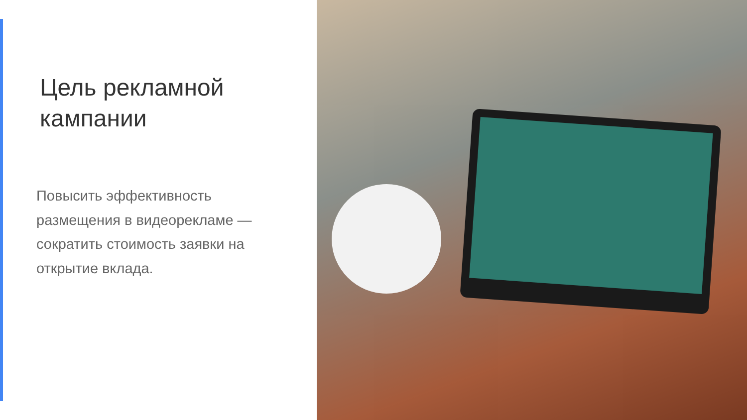Цель рекламной
кампании
Повысить эффективность размещения в видеорекламе — сократить стоимость заявки на открытие вклада.